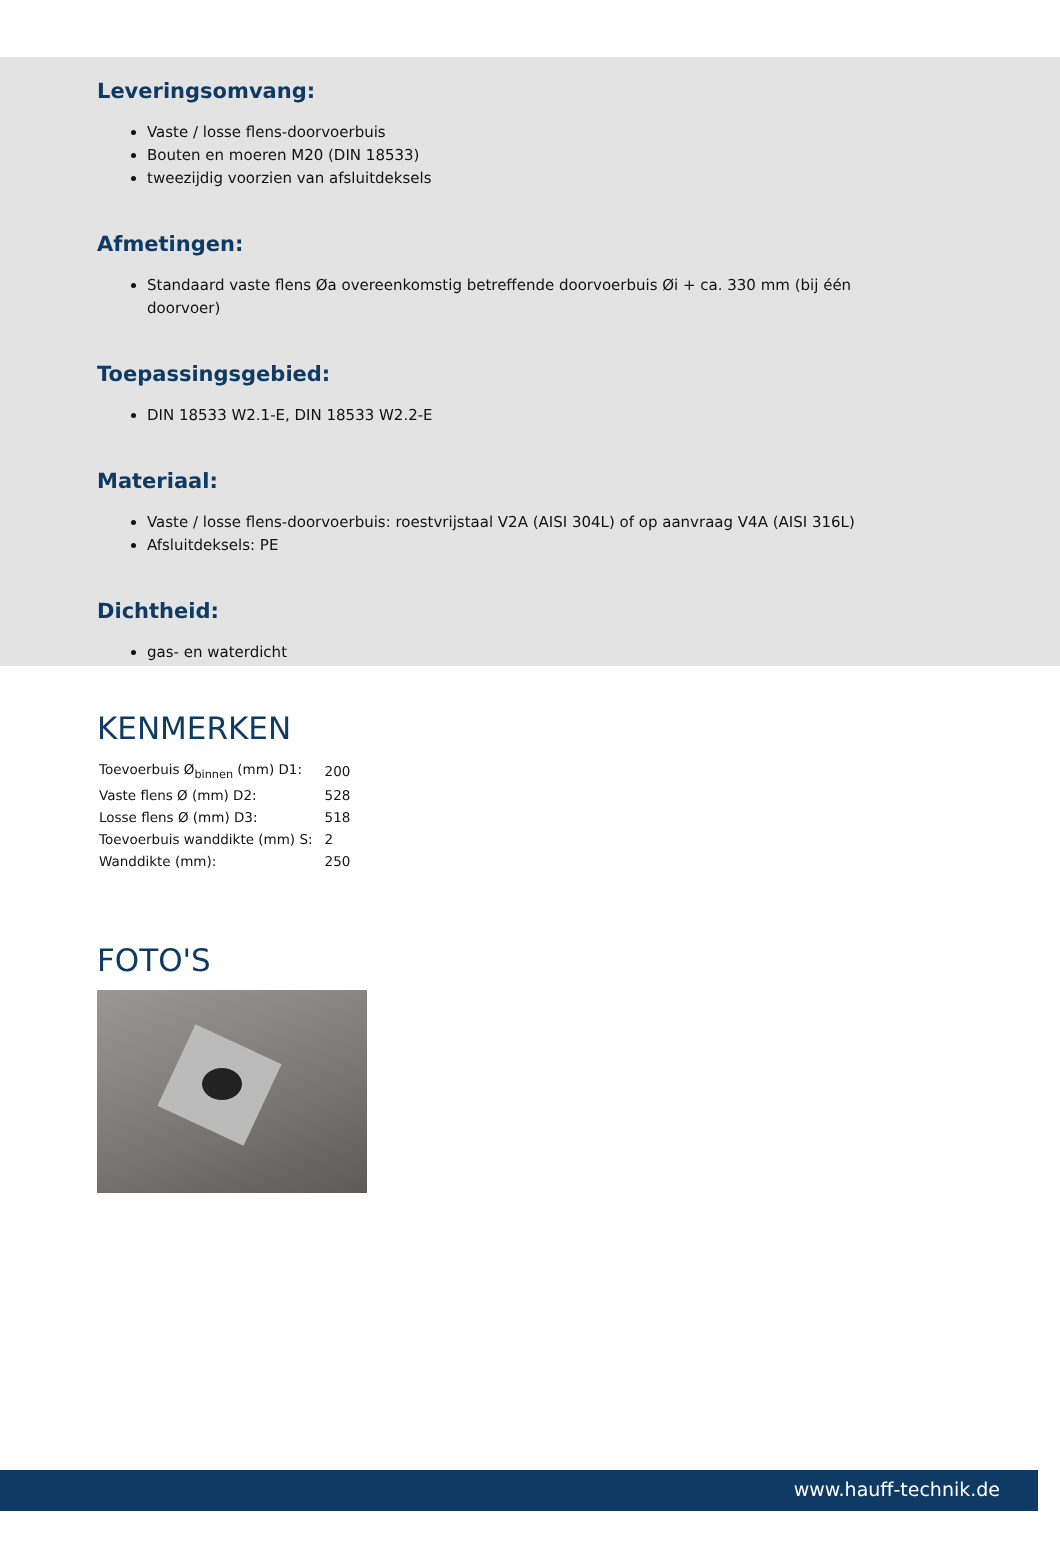Leveringsomvang:
Vaste / losse flens-doorvoerbuis
Bouten en moeren M20 (DIN 18533)
tweezijdig voorzien van afsluitdeksels
Afmetingen:
Standaard vaste flens Øa overeenkomstig betreffende doorvoerbuis Øi + ca. 330 mm (bij één doorvoer)
Toepassingsgebied:
DIN 18533 W2.1-E, DIN 18533 W2.2-E
Materiaal:
Vaste / losse flens-doorvoerbuis: roestvrijstaal V2A (AISI 304L) of op aanvraag V4A (AISI 316L)
Afsluitdeksels: PE
Dichtheid:
gas- en waterdicht
KENMERKEN
| Toevoerbuis Ø<sub>binnen</sub> (mm) D1: | 200 |
| Vaste flens Ø (mm) D2: | 528 |
| Losse flens Ø (mm) D3: | 518 |
| Toevoerbuis wanddikte (mm) S: | 2 |
| Wanddikte (mm): | 250 |
FOTO'S
www.hauff-technik.de